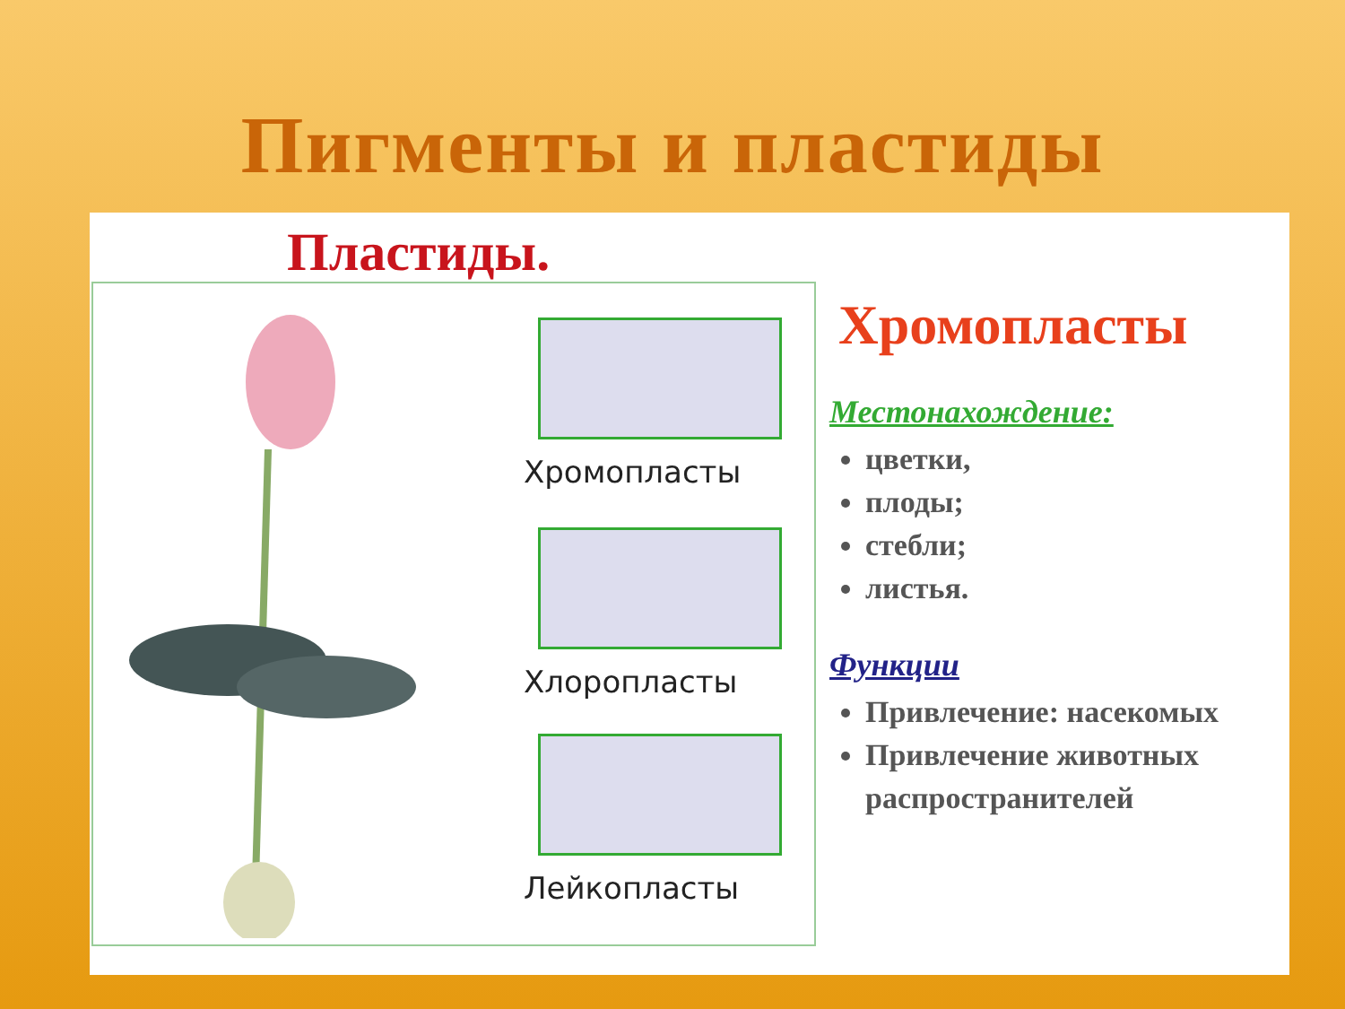Пигменты и пластиды
Пластиды.
Хромопласты
Хлоропласты
Лейкопласты
Хромопласты
Местонахождение:
цветки,
плоды;
стебли;
листья.
Функции
Привлечение: насекомых
Привлечение животных распространителей